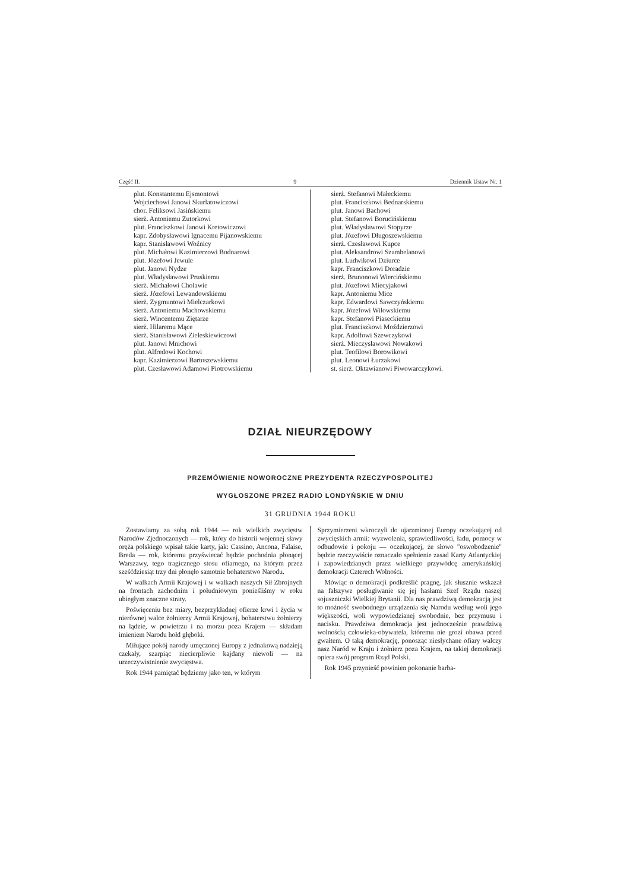Część II. 9 Dziennik Ustaw Nr. 1
plut. Konstantemu Ejsmontowi
Wojciechowi Janowi Skurlatowiczowi
chor. Feliksowi Jasińskiemu
sierż. Antoniemu Zutorkowi
plut. Franciszkowi Janowi Kretowiczowi
kapr. Zdobysławowi Ignacemu Pijanowskiemu
kapr. Stanisławowi Woźnicy
plut. Michałowi Kazimierzowi Bodnarowi
plut. Józefowi Jewule
plut. Janowi Nydze
plut. Władysławowi Pruskiemu
sierż. Michałowi Cholawie
sierż. Józefowi Lewandowskiemu
sierż. Zygmuntowi Mielczarkowi
sierż. Antoniemu Machowskiemu
sierż. Wincentemu Ziętarze
sierż. Hilaremu Mące
sierż. Stanisławowi Zieleskiewiczowi
plut. Janowi Mnichowi
plut. Alfredowi Kochowi
kapr. Kazimierzowi Bartoszewskiemu
plut. Czesławowi Adamowi Piotrowskiemu
sierż. Stefanowi Małeckiemu
plut. Franciszkowi Bednarskiemu
plut. Janowi Bachowi
plut. Stefanowi Borucińskiemu
plut. Władysławowi Stopyrze
plut. Józefowi Długoszewskiemu
sierż. Czesławowi Kupce
plut. Aleksandrowi Szambelanowi
plut. Ludwikowi Dziurce
kapr. Franciszkowi Doradzie
sierż. Brunonowi Wiercińskiemu
plut. Józefowi Miecyjakowi
kapr. Antoniemu Mice
kapr. Edwardowi Sawczyńskiemu
kapr. Józefowi Wilowskiemu
kapr. Stefanowi Piaseckiemu
plut. Franciszkowi Moździerzowi
kapr. Adolfowi Szewczykowi
sierż. Mieczysławowi Nowakowi
plut. Teofilowi Borowikowi
plut. Leonowi Łurzakowi
st. sierż. Oktawianowi Piwowarczykowi.
DZIAŁ NIEURZĘDOWY
PRZEMÓWIENIE NOWOROCZNE PREZYDENTA RZECZYPOSPOLITEJ
WYGŁOSZONE PRZEZ RADIO LONDYŃSKIE W DNIU
31 GRUDNIA 1944 ROKU
Zostawiamy za sobą rok 1944 — rok wielkich zwycięstw Narodów Zjednoczonych — rok, który do historii wojennej sławy oręża polskiego wpisał takie karty, jak: Cassino, Ancona, Falaise, Breda — rok, któremu przyświecać będzie pochodnia płonącej Warszawy, tego tragicznego stosu ofiarnego, na którym przez sześćdziesiąt trzy dni płonęło samotnie bohaterstwo Narodu.
W walkach Armii Krajowej i w walkach naszych Sił Zbrojnych na frontach zachodnim i południowym ponieśliśmy w roku ubiegłym znaczne straty.
Poświęceniu bez miary, bezprzykładnej ofierze krwi i życia w nierównej walce żołnierzy Armii Krajowej, bohaterstwu żołnierzy na lądzie, w powietrzu i na morzu poza Krajem — składam imieniem Narodu hołd głęboki.
Miłujące pokój narody umęczonej Europy z jednakową nadzieją czekały, szarpiąc niecierpliwie kajdany niewoli — na urzeczywistnienie zwycięstwa.
Rok 1944 pamiętać będziemy jako ten, w którym
Sprzymierzeni wkroczyli do ujarzmionej Europy oczekującej od zwycięskich armii: wyzwolenia, sprawiedliwości, ładu, pomocy w odbudowie i pokoju — oczekującej, że słowo "oswobodzenie" będzie rzeczywiście oznaczało spełnienie zasad Karty Atlantyckiej i zapowiedzianych przez wielkiego przywódcę amerykańskiej demokracji Czterech Wolności.
Mówiąc o demokracji podkreślić pragnę, jak słusznie wskazał na fałszywe posługiwanie się jej hasłami Szef Rządu naszej sojuszniczki Wielkiej Brytanii. Dla nas prawdziwą demokracją jest to możność swobodnego urządzenia się Narodu według woli jego większości, woli wypowiedzianej swobodnie, bez przymusu i nacisku. Prawdziwa demokracja jest jednocześnie prawdziwą wolnością człowieka-obywatela, któremu nie grozi obawa przed gwałtem. O taką demokrację, ponosząc niesłychane ofiary walczy nasz Naród w Kraju i żołnierz poza Krajem, na takiej demokracji opiera swój program Rząd Polski.
Rok 1945 przynieść powinien pokonanie barba-